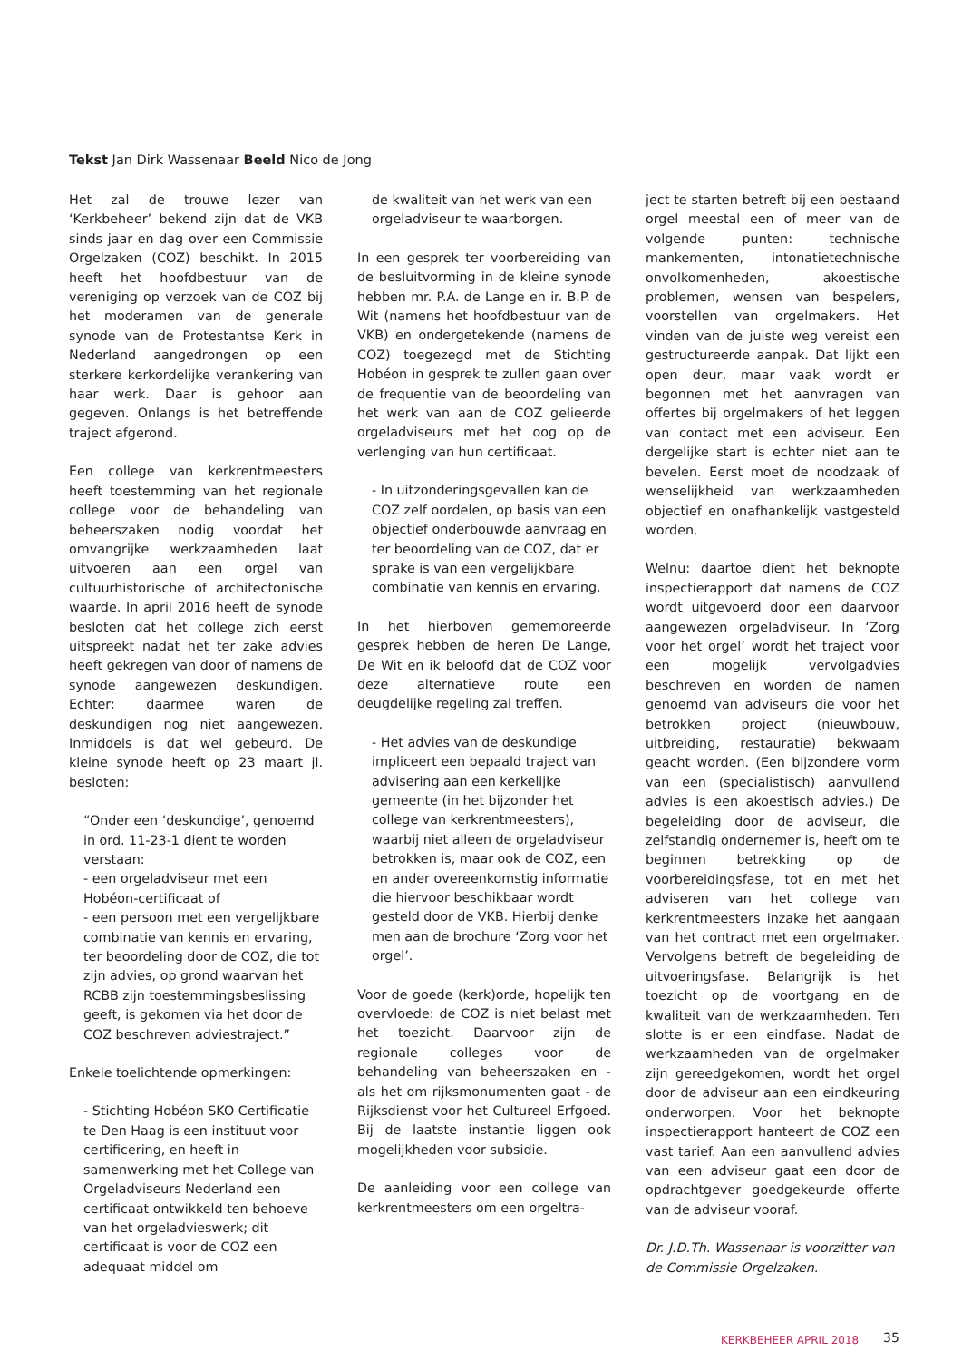Tekst Jan Dirk Wassenaar Beeld Nico de Jong
Het zal de trouwe lezer van ‘Kerkbeheer’ bekend zijn dat de VKB sinds jaar en dag over een Commissie Orgelzaken (COZ) beschikt. In 2015 heeft het hoofdbestuur van de vereniging op verzoek van de COZ bij het moderamen van de generale synode van de Protestantse Kerk in Nederland aangedrongen op een sterkere kerkordelijke verankering van haar werk. Daar is gehoor aan gegeven. Onlangs is het betreffende traject afgerond.
Een college van kerkrentmeesters heeft toestemming van het regionale college voor de behandeling van beheerszaken nodig voordat het omvangrijke werkzaamheden laat uitvoeren aan een orgel van cultuurhistorische of architectonische waarde. In april 2016 heeft de synode besloten dat het college zich eerst uitspreekt nadat het ter zake advies heeft gekregen van door of namens de synode aangewezen deskundigen. Echter: daarmee waren de deskundigen nog niet aangewezen. Inmiddels is dat wel gebeurd. De kleine synode heeft op 23 maart jl. besloten:
“Onder een ‘deskundige’, genoemd in ord. 11-23-1 dient te worden verstaan:
- een orgeladviseur met een Hobéon-certificaat of
- een persoon met een vergelijkbare combinatie van kennis en ervaring, ter beoordeling door de COZ, die tot zijn advies, op grond waarvan het RCBB zijn toestemmingsbeslissing geeft, is gekomen via het door de COZ beschreven adviestraject.”
Enkele toelichtende opmerkingen:
- Stichting Hobéon SKO Certificatie te Den Haag is een instituut voor certificering, en heeft in samenwerking met het College van Orgeladviseurs Nederland een certificaat ontwikkeld ten behoeve van het orgeladvieswerk; dit certificaat is voor de COZ een adequaat middel om
de kwaliteit van het werk van een orgeladviseur te waarborgen.
In een gesprek ter voorbereiding van de besluitvorming in de kleine synode hebben mr. P.A. de Lange en ir. B.P. de Wit (namens het hoofdbestuur van de VKB) en ondergetekende (namens de COZ) toegezegd met de Stichting Hobéon in gesprek te zullen gaan over de frequentie van de beoordeling van het werk van aan de COZ gelieerde orgeladviseurs met het oog op de verlenging van hun certificaat.
- In uitzonderingsgevallen kan de COZ zelf oordelen, op basis van een objectief onderbouwde aanvraag en ter beoordeling van de COZ, dat er sprake is van een vergelijkbare combinatie van kennis en ervaring.
In het hierboven gememoreerde gesprek hebben de heren De Lange, De Wit en ik beloofd dat de COZ voor deze alternatieve route een deugdelijke regeling zal treffen.
- Het advies van de deskundige impliceert een bepaald traject van advisering aan een kerkelijke gemeente (in het bijzonder het college van kerkrentmeesters), waarbij niet alleen de orgeladviseur betrokken is, maar ook de COZ, een en ander overeenkomstig informatie die hiervoor beschikbaar wordt gesteld door de VKB. Hierbij denke men aan de brochure ‘Zorg voor het orgel’.
Voor de goede (kerk)orde, hopelijk ten overvloede: de COZ is niet belast met het toezicht. Daarvoor zijn de regionale colleges voor de behandeling van beheerszaken en - als het om rijksmonumenten gaat - de Rijksdienst voor het Cultureel Erfgoed. Bij de laatste instantie liggen ook mogelijkheden voor subsidie.
De aanleiding voor een college van kerkrentmeesters om een orgeltra-
ject te starten betreft bij een bestaand orgel meestal een of meer van de volgende punten: technische mankementen, intonatietechnische onvolkomenheden, akoestische problemen, wensen van bespelers, voorstellen van orgelmakers. Het vinden van de juiste weg vereist een gestructureerde aanpak. Dat lijkt een open deur, maar vaak wordt er begonnen met het aanvragen van offertes bij orgelmakers of het leggen van contact met een adviseur. Een dergelijke start is echter niet aan te bevelen. Eerst moet de noodzaak of wenselijkheid van werkzaamheden objectief en onafhankelijk vastgesteld worden.
Welnu: daartoe dient het beknopte inspectierapport dat namens de COZ wordt uitgevoerd door een daarvoor aangewezen orgeladviseur. In ‘Zorg voor het orgel’ wordt het traject voor een mogelijk vervolgadvies beschreven en worden de namen genoemd van adviseurs die voor het betrokken project (nieuwbouw, uitbreiding, restauratie) bekwaam geacht worden. (Een bijzondere vorm van een (specialistisch) aanvullend advies is een akoestisch advies.) De begeleiding door de adviseur, die zelfstandig ondernemer is, heeft om te beginnen betrekking op de voorbereidingsfase, tot en met het adviseren van het college van kerkrentmeesters inzake het aangaan van het contract met een orgelmaker. Vervolgens betreft de begeleiding de uitvoeringsfase. Belangrijk is het toezicht op de voortgang en de kwaliteit van de werkzaamheden. Ten slotte is er een eindfase. Nadat de werkzaamheden van de orgelmaker zijn gereedgekomen, wordt het orgel door de adviseur aan een eindkeuring onderworpen. Voor het beknopte inspectierapport hanteert de COZ een vast tarief. Aan een aanvullend advies van een adviseur gaat een door de opdrachtgever goedgekeurde offerte van de adviseur vooraf.
Dr. J.D.Th. Wassenaar is voorzitter van de Commissie Orgelzaken.
KERKBEHEER APRIL 2018 35